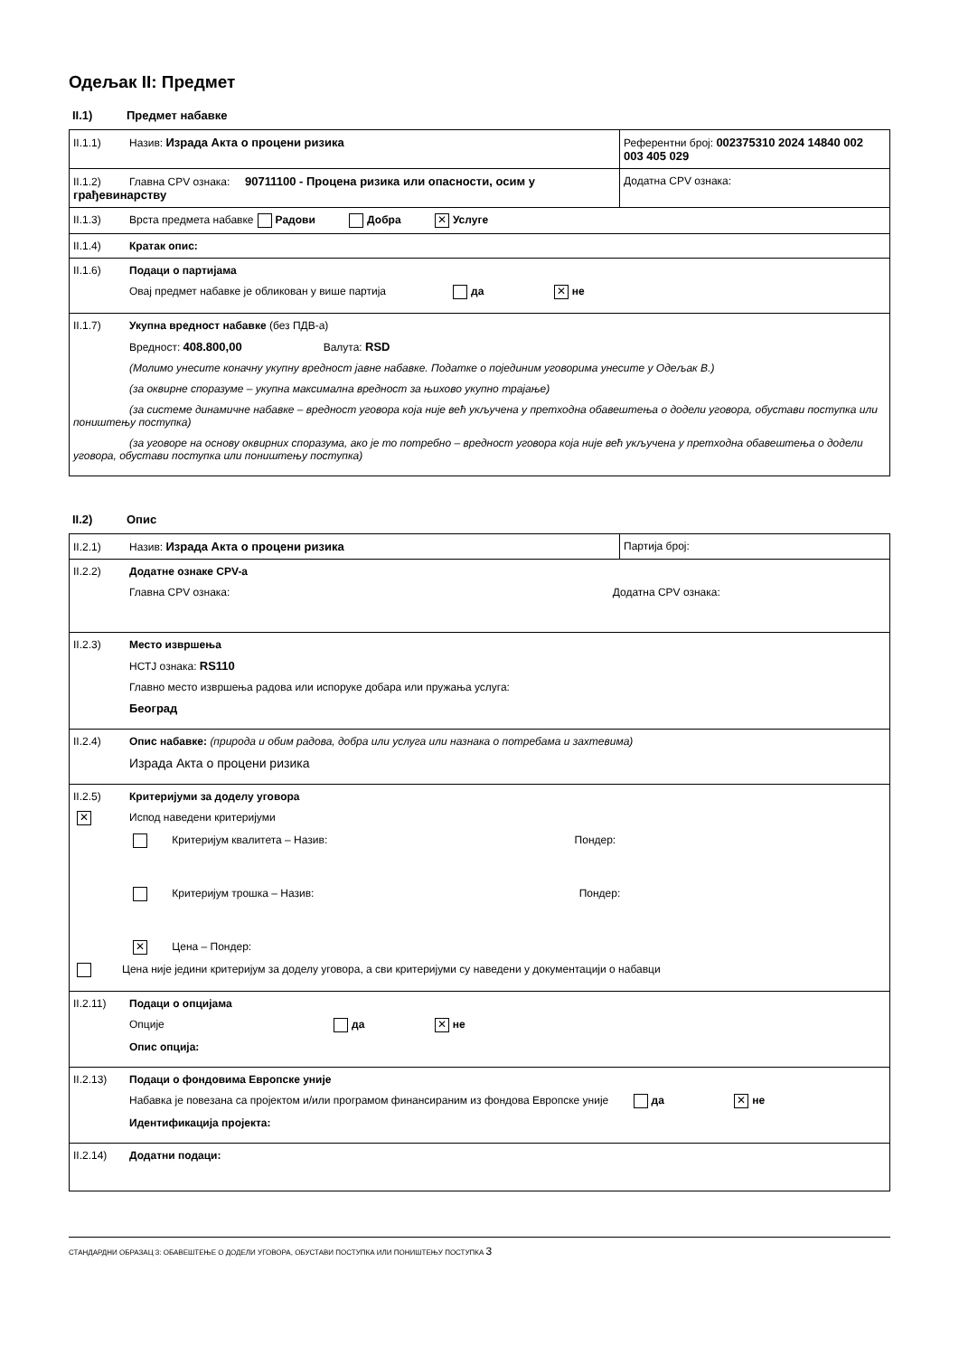Одељак II: Предмет
II.1) Предмет набавке
| II.1.1) Назив: Израда Акта о процени ризика | Референтни број: 002375310 2024 14840 002 003 405 029 |
| II.1.2) Главна CPV ознака: 90711100 - Процена ризика или опасности, осим у грађевинарству | Додатна CPV ознака: |
| II.1.3) Врста предмета набавке Радови Добра ✕ Услуге | |
| II.1.4) Кратак опис: | |
| II.1.6) Подаци о партијама Овај предмет набавке је обликован у више партија да ✕ не | |
| II.1.7) Укупна вредност набавке (без ПДВ-а) Вредност: 408.800,00 Валута: RSD (Молимо унесите коначну укупну вредност јавне набавке. Податке о појединим уговорима унесите у Одељак В.) (за оквирне споразуме – укупна максимална вредност за њихово укупно трајање) (за системе динамичне набавке – вредност уговора која није већ укључена у претходна обавештења о додели уговора, обустави поступка или поништењу поступка) (за уговоре на основу оквирних споразума, ако је то потребно – вредност уговора која није већ укључена у претходна обавештења о додели уговора, обустави поступка или поништењу поступка) | |
II.2) Опис
| II.2.1) Назив: Израда Акта о процени ризика | Партија број: |
| II.2.2) Додатне ознаке CPV-а Главна CPV ознака: Додатна CPV ознака: | |
| II.2.3) Место извршења НСТЈ ознака: RS110 Главно место извршења радова или испоруке добара или пружања услуга: Београд | |
| II.2.4) Опис набавке: (природа и обим радова, добра или услуга или назнака о потребама и захтевима) Израда Акта о процени ризика | |
| II.2.5) Критеријуми за доделу уговора ✕ Испод наведени критеријуми Критеријум квалитета – Назив: Пондер: Критеријум трошка – Назив: Пондер: ✕ Цена – Пондер: Цена није једини критеријум за доделу уговора, а сви критеријуми су наведени у документацији о набавци | |
| II.2.11) Подаци о опцијама Опције да ✕ не Опис опција: | |
| II.2.13) Подаци о фондовима Европске уније Набавка је повезана са пројектом и/или програмом финансираним из фондова Европске уније да ✕ не Идентификација пројекта: | |
| II.2.14) Додатни подаци: | |
СТАНДАРДНИ ОБРАЗАЦ 3: ОБАВЕШТЕЊЕ О ДОДЕЛИ УГОВОРА, ОБУСТАВИ ПОСТУПКА ИЛИ ПОНИШТЕЊУ ПОСТУПКА 3